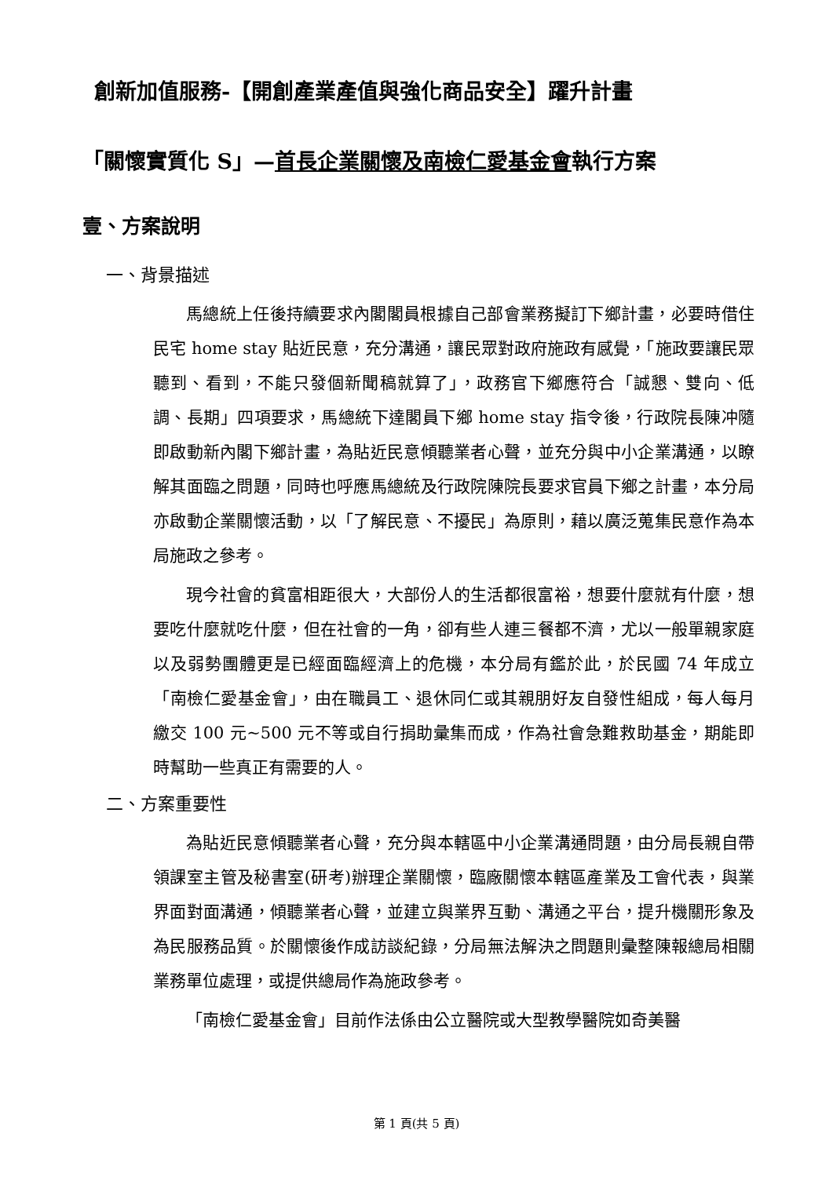創新加值服務-【開創產業產值與強化商品安全】躍升計畫
「關懷實質化 S」—首長企業關懷及南檢仁愛基金會執行方案
壹、方案說明
一、背景描述
馬總統上任後持續要求內閣閣員根據自己部會業務擬訂下鄉計畫，必要時借住民宅 home stay 貼近民意，充分溝通，讓民眾對政府施政有感覺，「施政要讓民眾聽到、看到，不能只發個新聞稿就算了」，政務官下鄉應符合「誠懇、雙向、低調、長期」四項要求，馬總統下達閣員下鄉 home stay 指令後，行政院長陳冲隨即啟動新內閣下鄉計畫，為貼近民意傾聽業者心聲，並充分與中小企業溝通，以瞭解其面臨之問題，同時也呼應馬總統及行政院陳院長要求官員下鄉之計畫，本分局亦啟動企業關懷活動，以「了解民意、不擾民」為原則，藉以廣泛蒐集民意作為本局施政之參考。
現今社會的貧富相距很大，大部份人的生活都很富裕，想要什麼就有什麼，想要吃什麼就吃什麼，但在社會的一角，卻有些人連三餐都不濟，尤以一般單親家庭以及弱勢團體更是已經面臨經濟上的危機，本分局有鑑於此，於民國 74 年成立「南檢仁愛基金會」，由在職員工、退休同仁或其親朋好友自發性組成，每人每月繳交 100 元~500 元不等或自行捐助彙集而成，作為社會急難救助基金，期能即時幫助一些真正有需要的人。
二、方案重要性
為貼近民意傾聽業者心聲，充分與本轄區中小企業溝通問題，由分局長親自帶領課室主管及秘書室(研考)辦理企業關懷，臨廠關懷本轄區產業及工會代表，與業界面對面溝通，傾聽業者心聲，並建立與業界互動、溝通之平台，提升機關形象及為民服務品質。於關懷後作成訪談紀錄，分局無法解決之問題則彙整陳報總局相關業務單位處理，或提供總局作為施政參考。
「南檢仁愛基金會」目前作法係由公立醫院或大型教學醫院如奇美醫
第 1 頁(共 5 頁)